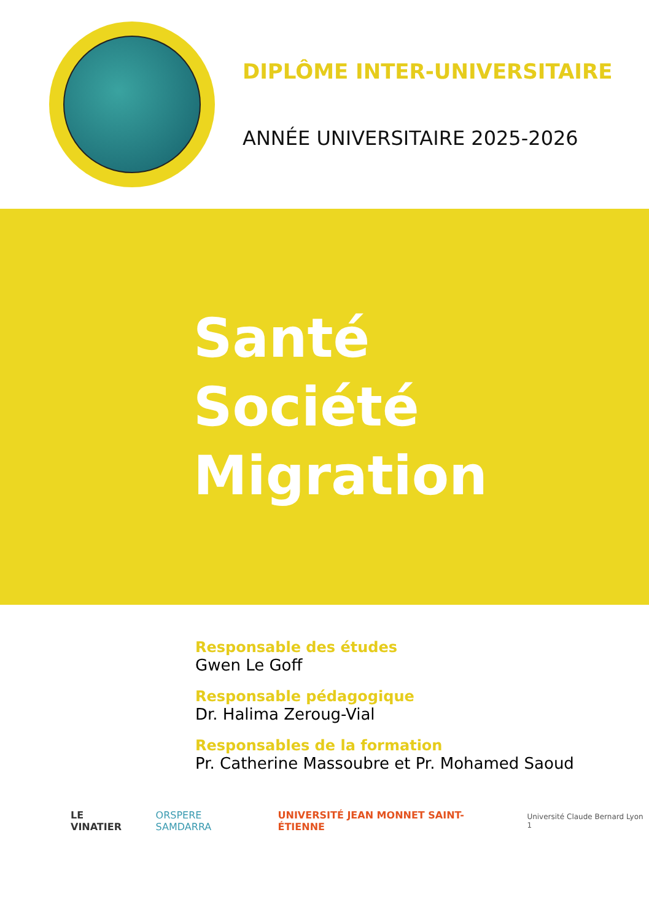DIPLÔME INTER-UNIVERSITAIRE
ANNÉE UNIVERSITAIRE 2025-2026
Santé
Société
Migration
Responsable des études
Gwen Le Goff
Responsable pédagogique
Dr. Halima Zeroug-Vial
Responsables de la formation
Pr. Catherine Massoubre et Pr. Mohamed Saoud
LE VINATIER ORSPERE SAMDARRA UNIVERSITÉ JEAN MONNET SAINT-ÉTIENNE Université Claude Bernard Lyon 1